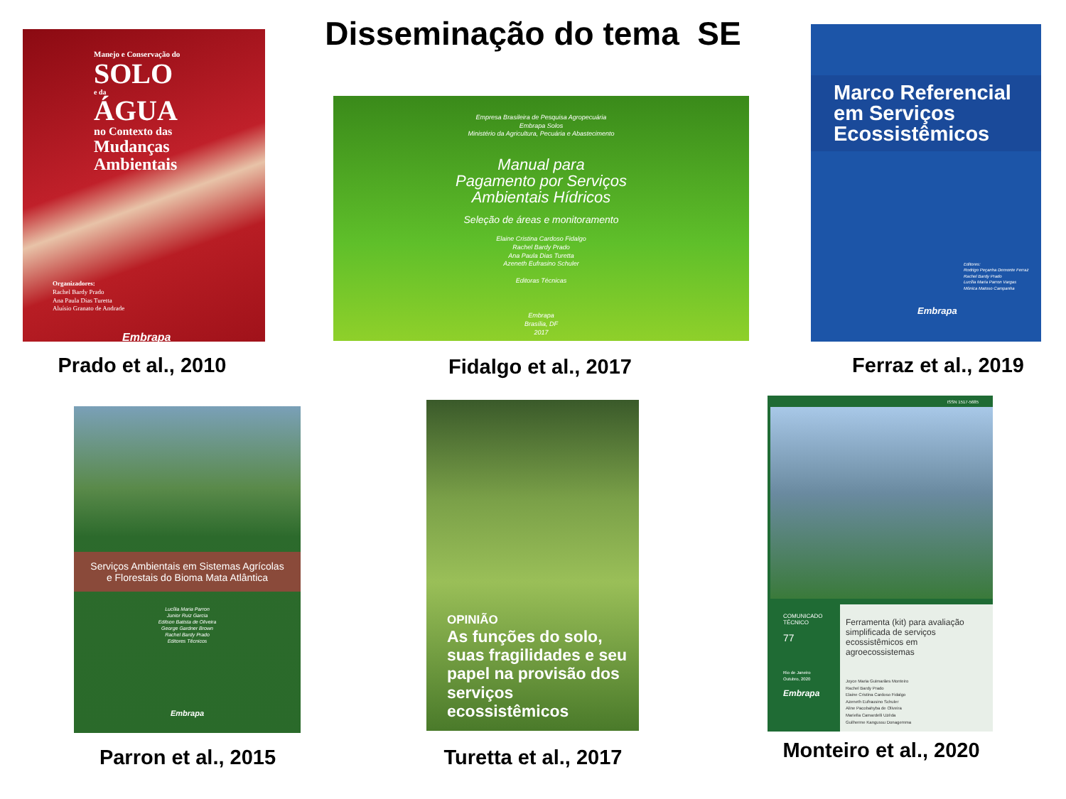Disseminação do tema SE
Manejo e Conservação do
SOLO
e da
ÁGUA
no Contexto das
Mudanças
Ambientais
Organizadores:
Rachel Bardy Prado
Ana Paula Dias Turetta
Aluísio Granato de Andrade
Embrapa
Empresa Brasileira de Pesquisa Agropecuária
Embrapa Solos
Ministério da Agricultura, Pecuária e Abastecimento
Manual para
Pagamento por Serviços
Ambientais Hídricos
Seleção de áreas e monitoramento
Elaine Cristina Cardoso Fidalgo
Rachel Bardy Prado
Ana Paula Dias Turetta
Azeneth Eufrasino Schuler
Editoras Técnicas
Embrapa
Brasília, DF
2017
Marco Referencial
em Serviços
Ecossistêmicos
Editores:
Rodrigo Peçanha Demonte Ferraz
Rachel Bardy Prado
Lucília Maria Parron Vargas
Mônica Matoso Campanha
Embrapa
Prado et al., 2010
Fidalgo et al., 2017
Ferraz et al., 2019
Serviços Ambientais em Sistemas Agrícolas
e Florestais do Bioma Mata Atlântica
Lucília Maria Parron
Junior Ruiz Garcia
Edilson Batista de Oliveira
George Gardner Brown
Rachel Bardy Prado
Editores Técnicos
Embrapa
OPINIÃO
As funções do solo, suas fragilidades e seu papel na provisão dos serviços ecossistêmicos
ISSN 1517-5685
COMUNICADO
TÉCNICO
77
Rio de Janeiro
Outubro, 2020
Embrapa
Ferramenta (kit) para avaliação simplificada de serviços ecossistêmicos em agroecossistemas
Joyce Maria Guimarães Monteiro
Rachel Bardy Prado
Elaine Cristina Cardoso Fidalgo
Azeneth Eufrausino Schuler
Aline Pacobahyba de Oliveira
Mariella Camardelli Uzêda
Guilherme Kangussu Donagemma
Parron et al., 2015
Turetta et al., 2017
Monteiro et al., 2020